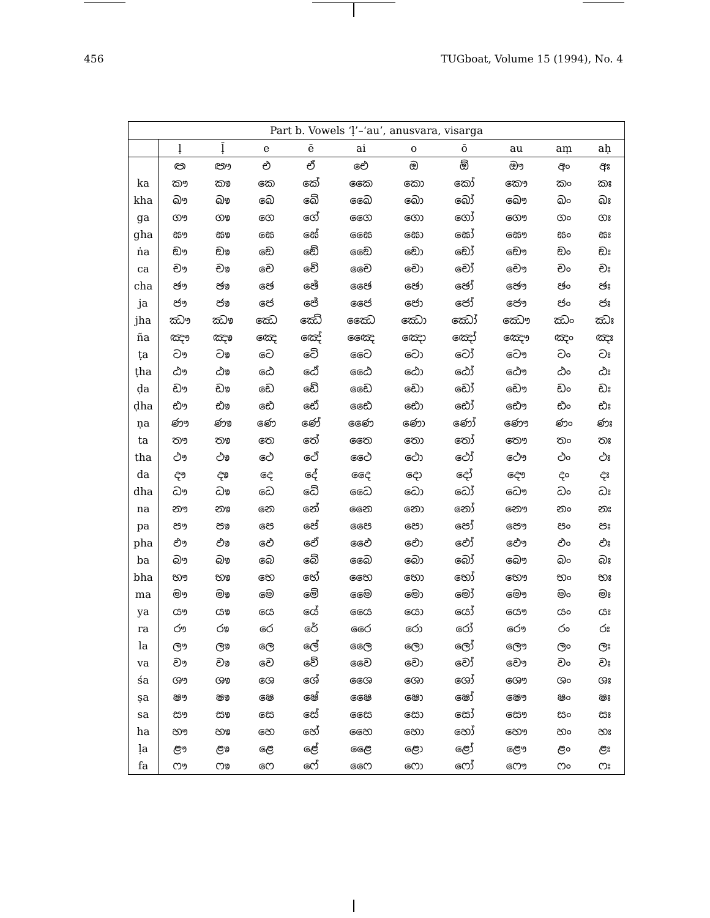456 TUGboat, Volume 15 (1994), No. 4
| Part b. Vowels ‘ḷ’–‘au’, anusvara, visarga | | | | | | | | | | |
| --- | --- | --- | --- | --- | --- | --- | --- | --- | --- | --- |
| | ḷ | ḹ | e | ē | ai | o | ō | au | aṃ | aḥ |
| | ඏ | ඐ | එ | ඒ | ඓ | ඔ | ඕ | ඖ | අං | අඃ |
| ka | කෟ | කෳ | කෙ | කේ | කෛ | කො | කෝ | කෞ | කං | කඃ |
| kha | ඛෟ | ඛෳ | ඛෙ | ඛේ | ඛෛ | ඛො | ඛෝ | ඛෞ | ඛං | ඛඃ |
| ga | ගෟ | ගෳ | ගෙ | ගේ | ගෛ | ගො | ගෝ | ගෞ | ගං | ගඃ |
| gha | ඝෟ | ඝෳ | ඝෙ | ඝේ | ඝෛ | ඝො | ඝෝ | ඝෞ | ඝං | ඝඃ |
| ṅa | ඞෟ | ඞෳ | ඞෙ | ඞේ | ඞෛ | ඞො | ඞෝ | ඞෞ | ඞං | ඞඃ |
| ca | චෟ | චෳ | චෙ | චේ | චෛ | චො | චෝ | චෞ | චං | චඃ |
| cha | ඡෟ | ඡෳ | ඡෙ | ඡේ | ඡෛ | ඡො | ඡෝ | ඡෞ | ඡං | ඡඃ |
| ja | ජෟ | ජෳ | ජෙ | ජේ | ජෛ | ජො | ජෝ | ජෞ | ජං | ජඃ |
| jha | ඣෟ | ඣෳ | ඣෙ | ඣේ | ඣෛ | ඣො | ඣෝ | ඣෞ | ඣං | ඣඃ |
| ña | ඤෟ | ඤෳ | ඤෙ | ඤේ | ඤෛ | ඤො | ඤෝ | ඤෞ | ඤං | ඤඃ |
| ṭa | ටෟ | ටෳ | ටෙ | ටේ | ටෛ | ටො | ටෝ | ටෞ | ටං | ටඃ |
| ṭha | ඨෟ | ඨෳ | ඨෙ | ඨේ | ඨෛ | ඨො | ඨෝ | ඨෞ | ඨං | ඨඃ |
| ḍa | ඩෟ | ඩෳ | ඩෙ | ඩේ | ඩෛ | ඩො | ඩෝ | ඩෞ | ඩං | ඩඃ |
| ḍha | ඪෟ | ඪෳ | ඪෙ | ඪේ | ඪෛ | ඪො | ඪෝ | ඪෞ | ඪං | ඪඃ |
| ṇa | ණෟ | ණෳ | ණෙ | ණේ | ණෛ | ණො | ණෝ | ණෞ | ණං | ණඃ |
| ta | තෟ | තෳ | තෙ | තේ | තෛ | තො | තෝ | තෞ | තං | තඃ |
| tha | ථෟ | ථෳ | ථෙ | ථේ | ථෛ | ථො | ථෝ | ථෞ | ථං | ථඃ |
| da | දෟ | දෳ | දෙ | දේ | දෛ | දො | දෝ | දෞ | දං | දඃ |
| dha | ධෟ | ධෳ | ධෙ | ධේ | ධෛ | ධො | ධෝ | ධෞ | ධං | ධඃ |
| na | නෟ | නෳ | නෙ | නේ | නෛ | නො | නෝ | නෞ | නං | නඃ |
| pa | පෟ | පෳ | පෙ | පේ | පෛ | පො | පෝ | පෞ | පං | පඃ |
| pha | ඵෟ | ඵෳ | ඵෙ | ඵේ | ඵෛ | ඵො | ඵෝ | ඵෞ | ඵං | ඵඃ |
| ba | බෟ | බෳ | බෙ | බේ | බෛ | බො | බෝ | බෞ | බං | බඃ |
| bha | භෟ | භෳ | භෙ | භේ | භෛ | භො | භෝ | භෞ | භං | භඃ |
| ma | මෟ | මෳ | මෙ | මේ | මෛ | මො | මෝ | මෞ | මං | මඃ |
| ya | යෟ | යෳ | යෙ | යේ | යෛ | යො | යෝ | යෞ | යං | යඃ |
| ra | රෟ | රෳ | රෙ | රේ | රෛ | රො | රෝ | රෞ | රං | රඃ |
| la | ලෟ | ලෳ | ලෙ | ලේ | ලෛ | ලො | ලෝ | ලෞ | ලං | ලඃ |
| va | වෟ | වෳ | වෙ | වේ | වෛ | වො | වෝ | වෞ | වං | වඃ |
| śa | ශෟ | ශෳ | ශෙ | ශේ | ශෛ | ශො | ශෝ | ශෞ | ශං | ශඃ |
| ṣa | ෂෟ | ෂෳ | ෂෙ | ෂේ | ෂෛ | ෂො | ෂෝ | ෂෞ | ෂං | ෂඃ |
| sa | සෟ | සෳ | සෙ | සේ | සෛ | සො | සෝ | සෞ | සං | සඃ |
| ha | හෟ | හෳ | හෙ | හේ | හෛ | හො | හෝ | හෞ | හං | හඃ |
| ḷa | ළෟ | ළෳ | ළෙ | ළේ | ළෛ | ළො | ළෝ | ළෞ | ළං | ළඃ |
| fa | ෆෟ | ෆෳ | ෆෙ | ෆේ | ෆෛ | ෆො | ෆෝ | ෆෞ | ෆං | ෆඃ |